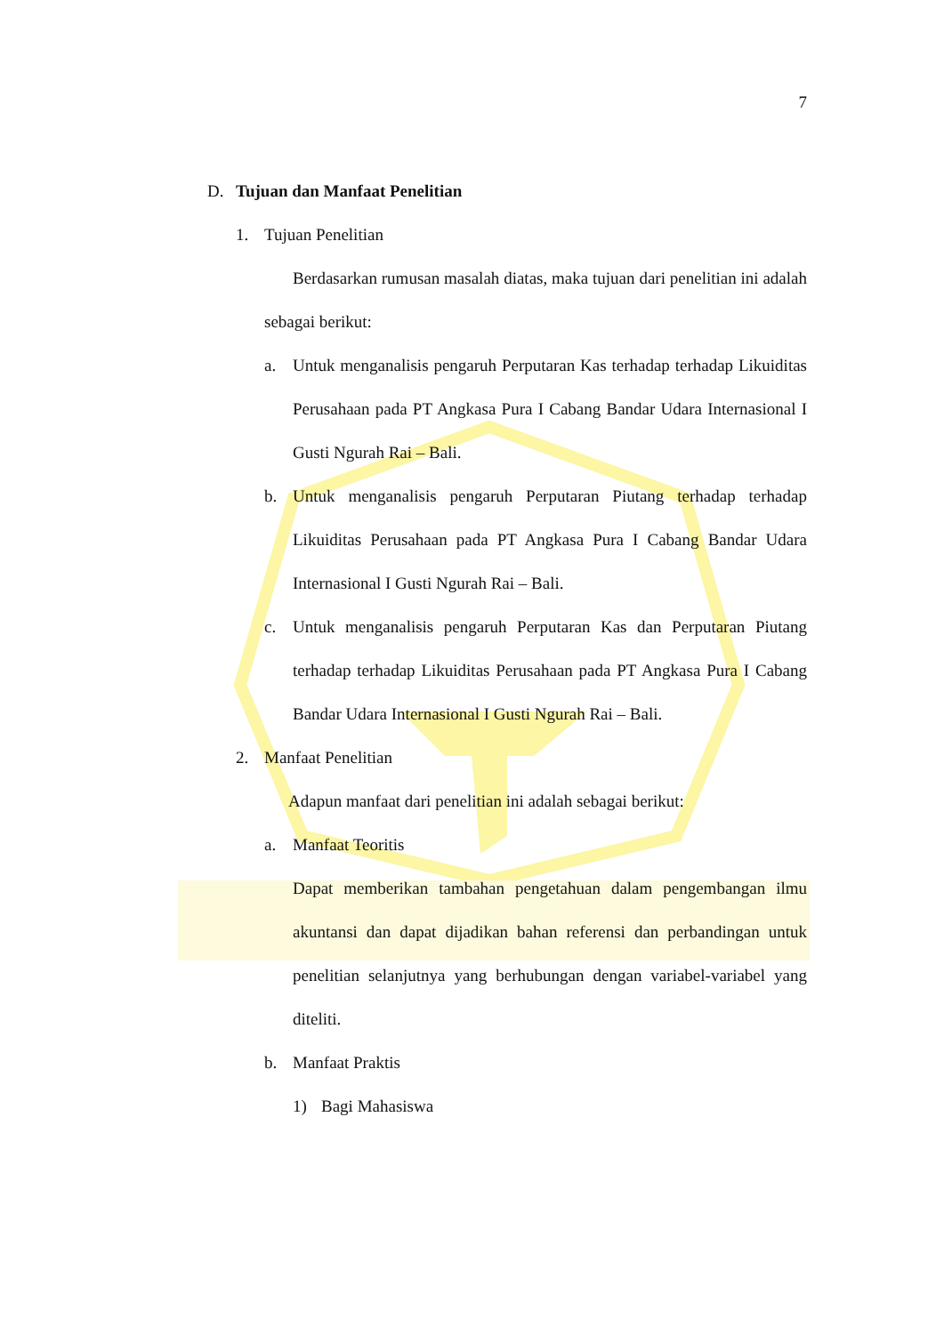7
D. Tujuan dan Manfaat Penelitian
1. Tujuan Penelitian
Berdasarkan rumusan masalah diatas, maka tujuan dari penelitian ini adalah sebagai berikut:
a. Untuk menganalisis pengaruh Perputaran Kas terhadap terhadap Likuiditas Perusahaan pada PT Angkasa Pura I Cabang Bandar Udara Internasional I Gusti Ngurah Rai – Bali.
b. Untuk menganalisis pengaruh Perputaran Piutang terhadap terhadap Likuiditas Perusahaan pada PT Angkasa Pura I Cabang Bandar Udara Internasional I Gusti Ngurah Rai – Bali.
c. Untuk menganalisis pengaruh Perputaran Kas dan Perputaran Piutang terhadap terhadap Likuiditas Perusahaan pada PT Angkasa Pura I Cabang Bandar Udara Internasional I Gusti Ngurah Rai – Bali.
2. Manfaat Penelitian
Adapun manfaat dari penelitian ini adalah sebagai berikut:
a. Manfaat Teoritis
Dapat memberikan tambahan pengetahuan dalam pengembangan ilmu akuntansi dan dapat dijadikan bahan referensi dan perbandingan untuk penelitian selanjutnya yang berhubungan dengan variabel-variabel yang diteliti.
b. Manfaat Praktis
1) Bagi Mahasiswa